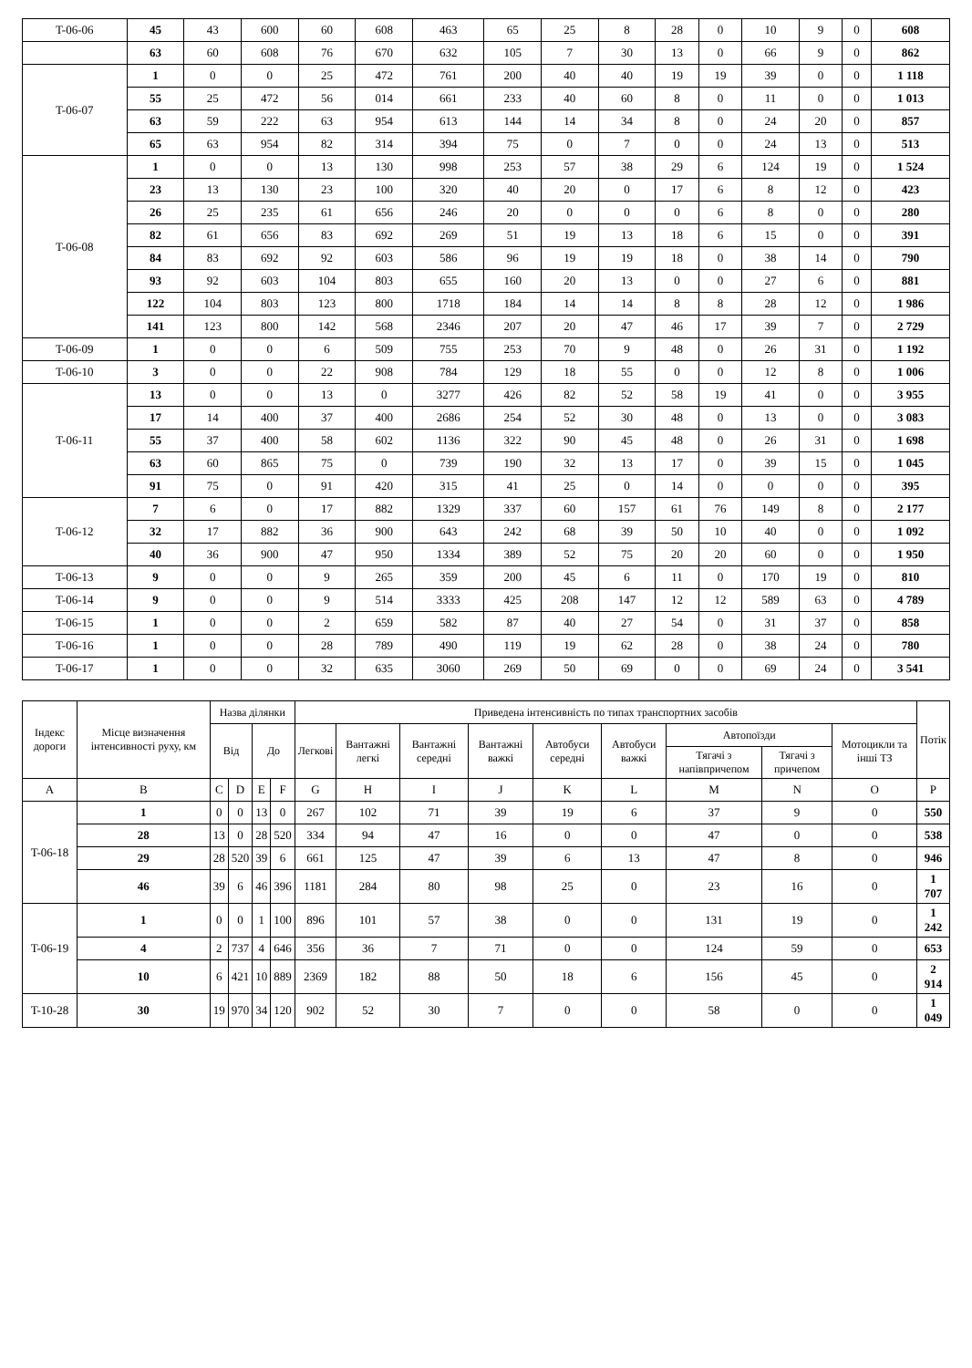| T-06-06 | 45 | 43 | 600 | 60 | 608 | 463 | 65 | 25 | 8 | 28 | 0 | 10 | 9 | 0 | 608 |
| | 63 | 60 | 608 | 76 | 670 | 632 | 105 | 7 | 30 | 13 | 0 | 66 | 9 | 0 | 862 |
| T-06-07 | 1 | 0 | 0 | 25 | 472 | 761 | 200 | 40 | 40 | 19 | 19 | 39 | 0 | 0 | 1 118 |
| | 55 | 25 | 472 | 56 | 014 | 661 | 233 | 40 | 60 | 8 | 0 | 11 | 0 | 0 | 1 013 |
| | 63 | 59 | 222 | 63 | 954 | 613 | 144 | 14 | 34 | 8 | 0 | 24 | 20 | 0 | 857 |
| | 65 | 63 | 954 | 82 | 314 | 394 | 75 | 0 | 7 | 0 | 0 | 24 | 13 | 0 | 513 |
| T-06-08 | 1 | 0 | 0 | 13 | 130 | 998 | 253 | 57 | 38 | 29 | 6 | 124 | 19 | 0 | 1 524 |
| | 23 | 13 | 130 | 23 | 100 | 320 | 40 | 20 | 0 | 17 | 6 | 8 | 12 | 0 | 423 |
| | 26 | 25 | 235 | 61 | 656 | 246 | 20 | 0 | 0 | 0 | 6 | 8 | 0 | 0 | 280 |
| | 82 | 61 | 656 | 83 | 692 | 269 | 51 | 19 | 13 | 18 | 6 | 15 | 0 | 0 | 391 |
| | 84 | 83 | 692 | 92 | 603 | 586 | 96 | 19 | 19 | 18 | 0 | 38 | 14 | 0 | 790 |
| | 93 | 92 | 603 | 104 | 803 | 655 | 160 | 20 | 13 | 0 | 0 | 27 | 6 | 0 | 881 |
| | 122 | 104 | 803 | 123 | 800 | 1718 | 184 | 14 | 14 | 8 | 8 | 28 | 12 | 0 | 1 986 |
| | 141 | 123 | 800 | 142 | 568 | 2346 | 207 | 20 | 47 | 46 | 17 | 39 | 7 | 0 | 2 729 |
| T-06-09 | 1 | 0 | 0 | 6 | 509 | 755 | 253 | 70 | 9 | 48 | 0 | 26 | 31 | 0 | 1 192 |
| T-06-10 | 3 | 0 | 0 | 22 | 908 | 784 | 129 | 18 | 55 | 0 | 0 | 12 | 8 | 0 | 1 006 |
| T-06-11 | 13 | 0 | 0 | 13 | 0 | 3277 | 426 | 82 | 52 | 58 | 19 | 41 | 0 | 0 | 3 955 |
| | 17 | 14 | 400 | 37 | 400 | 2686 | 254 | 52 | 30 | 48 | 0 | 13 | 0 | 0 | 3 083 |
| | 55 | 37 | 400 | 58 | 602 | 1136 | 322 | 90 | 45 | 48 | 0 | 26 | 31 | 0 | 1 698 |
| | 63 | 60 | 865 | 75 | 0 | 739 | 190 | 32 | 13 | 17 | 0 | 39 | 15 | 0 | 1 045 |
| | 91 | 75 | 0 | 91 | 420 | 315 | 41 | 25 | 0 | 14 | 0 | 0 | 0 | 0 | 395 |
| T-06-12 | 7 | 6 | 0 | 17 | 882 | 1329 | 337 | 60 | 157 | 61 | 76 | 149 | 8 | 0 | 2 177 |
| | 32 | 17 | 882 | 36 | 900 | 643 | 242 | 68 | 39 | 50 | 10 | 40 | 0 | 0 | 1 092 |
| | 40 | 36 | 900 | 47 | 950 | 1334 | 389 | 52 | 75 | 20 | 20 | 60 | 0 | 0 | 1 950 |
| T-06-13 | 9 | 0 | 0 | 9 | 265 | 359 | 200 | 45 | 6 | 11 | 0 | 170 | 19 | 0 | 810 |
| T-06-14 | 9 | 0 | 0 | 9 | 514 | 3333 | 425 | 208 | 147 | 12 | 12 | 589 | 63 | 0 | 4 789 |
| T-06-15 | 1 | 0 | 0 | 2 | 659 | 582 | 87 | 40 | 27 | 54 | 0 | 31 | 37 | 0 | 858 |
| T-06-16 | 1 | 0 | 0 | 28 | 789 | 490 | 119 | 19 | 62 | 28 | 0 | 38 | 24 | 0 | 780 |
| T-06-17 | 1 | 0 | 0 | 32 | 635 | 3060 | 269 | 50 | 69 | 0 | 0 | 69 | 24 | 0 | 3 541 |
| Індекс дороги | Місце визначення інтенсивності руху, км | Назва ділянки | | | | Приведена інтенсивність по типах транспортних засобів | | | | | | | | | Потік |
| --- | --- | --- | --- | --- | --- | --- | --- | --- | --- | --- | --- | --- | --- | --- | --- |
| | | Від | | До | | Легкові | Вантажні легкі | Вантажні середні | Вантажні важкі | Автобуси середні | Автобуси важкі | Автопоїзди | | Мотоцикли та інші ТЗ | |
| | | | | | | | | | | | | Тягачі з напівпричепом | Тягачі з причепом | | |
| A | B | C | D | E | F | G | H | I | J | K | L | M | N | O | P |
| T-06-18 | 1 | 0 | 0 | 13 | 0 | 267 | 102 | 71 | 39 | 19 | 6 | 37 | 9 | 0 | 550 |
| | 28 | 13 | 0 | 28 | 520 | 334 | 94 | 47 | 16 | 0 | 0 | 47 | 0 | 0 | 538 |
| | 29 | 28 | 520 | 39 | 6 | 661 | 125 | 47 | 39 | 6 | 13 | 47 | 8 | 0 | 946 |
| | 46 | 39 | 6 | 46 | 396 | 1181 | 284 | 80 | 98 | 25 | 0 | 23 | 16 | 0 | 1 707 |
| T-06-19 | 1 | 0 | 0 | 1 | 100 | 896 | 101 | 57 | 38 | 0 | 0 | 131 | 19 | 0 | 1 242 |
| | 4 | 2 | 737 | 4 | 646 | 356 | 36 | 7 | 71 | 0 | 0 | 124 | 59 | 0 | 653 |
| | 10 | 6 | 421 | 10 | 889 | 2369 | 182 | 88 | 50 | 18 | 6 | 156 | 45 | 0 | 2 914 |
| T-10-28 | 30 | 19 | 970 | 34 | 120 | 902 | 52 | 30 | 7 | 0 | 0 | 58 | 0 | 0 | 1 049 |